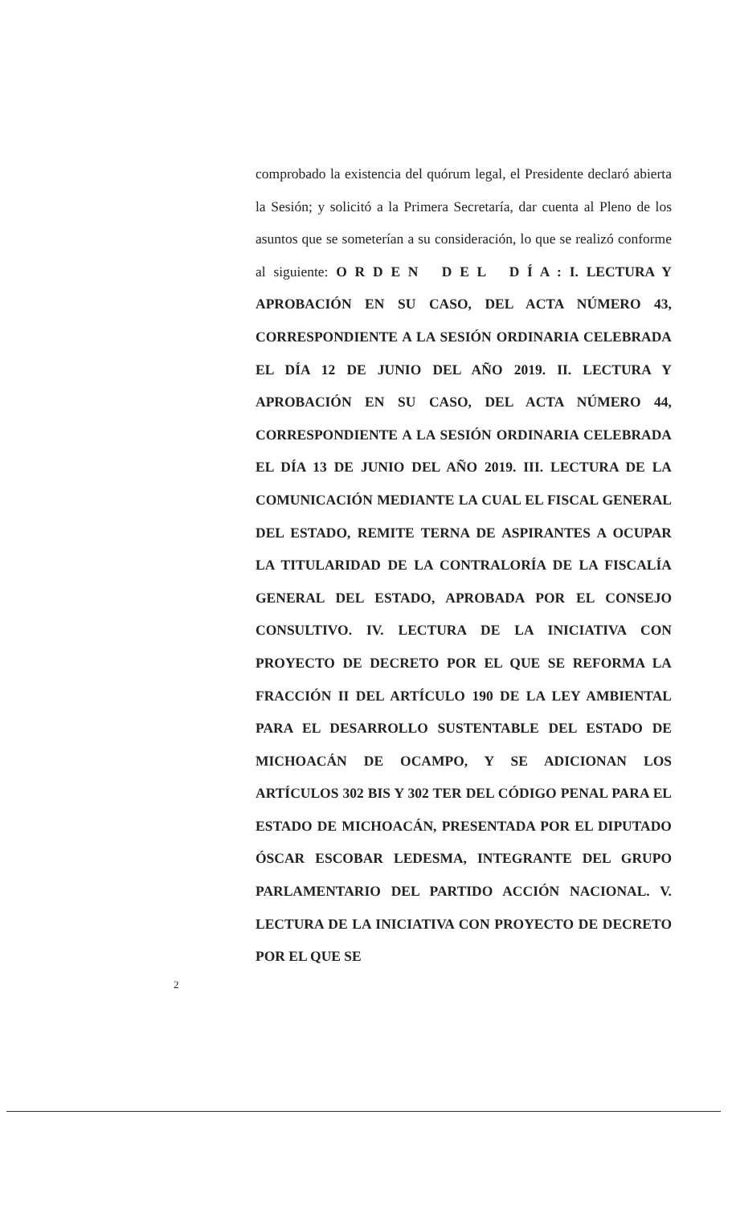comprobado la existencia del quórum legal, el Presidente declaró abierta la Sesión; y solicitó a la Primera Secretaría, dar cuenta al Pleno de los asuntos que se someterían a su consideración, lo que se realizó conforme al siguiente: O R D E N D E L D Í A : I. LECTURA Y APROBACIÓN EN SU CASO, DEL ACTA NÚMERO 43, CORRESPONDIENTE A LA SESIÓN ORDINARIA CELEBRADA EL DÍA 12 DE JUNIO DEL AÑO 2019. II. LECTURA Y APROBACIÓN EN SU CASO, DEL ACTA NÚMERO 44, CORRESPONDIENTE A LA SESIÓN ORDINARIA CELEBRADA EL DÍA 13 DE JUNIO DEL AÑO 2019. III. LECTURA DE LA COMUNICACIÓN MEDIANTE LA CUAL EL FISCAL GENERAL DEL ESTADO, REMITE TERNA DE ASPIRANTES A OCUPAR LA TITULARIDAD DE LA CONTRALORÍA DE LA FISCALÍA GENERAL DEL ESTADO, APROBADA POR EL CONSEJO CONSULTIVO. IV. LECTURA DE LA INICIATIVA CON PROYECTO DE DECRETO POR EL QUE SE REFORMA LA FRACCIÓN II DEL ARTÍCULO 190 DE LA LEY AMBIENTAL PARA EL DESARROLLO SUSTENTABLE DEL ESTADO DE MICHOACÁN DE OCAMPO, Y SE ADICIONAN LOS ARTÍCULOS 302 BIS Y 302 TER DEL CÓDIGO PENAL PARA EL ESTADO DE MICHOACÁN, PRESENTADA POR EL DIPUTADO ÓSCAR ESCOBAR LEDESMA, INTEGRANTE DEL GRUPO PARLAMENTARIO DEL PARTIDO ACCIÓN NACIONAL. V. LECTURA DE LA INICIATIVA CON PROYECTO DE DECRETO POR EL QUE SE
2